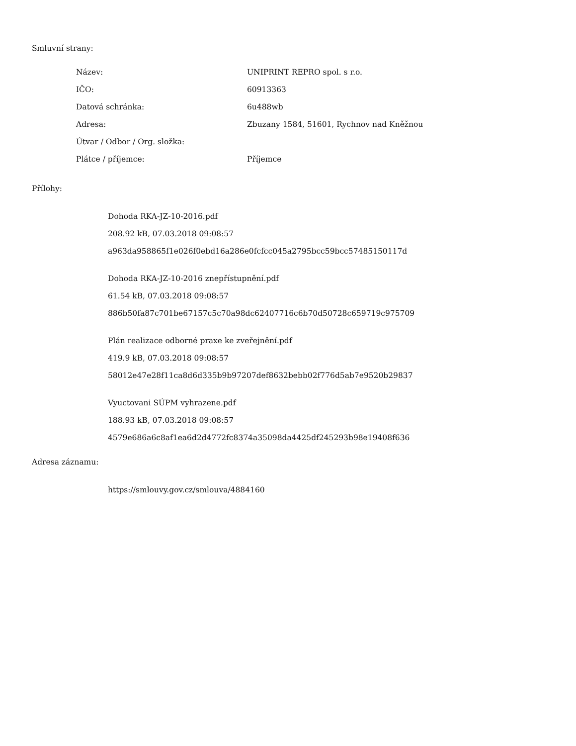Smluvní strany:
| Název: | UNIPRINT REPRO spol. s r.o. |
| IČO: | 60913363 |
| Datová schránka: | 6u488wb |
| Adresa: | Zbuzany 1584, 51601, Rychnov nad Kněžnou |
| Útvar / Odbor / Org. složka: | |
| Plátce / příjemce: | Příjemce |
Přílohy:
Dohoda RKA-JZ-10-2016.pdf
208.92 kB, 07.03.2018 09:08:57
a963da958865f1e026f0ebd16a286e0fcfcc045a2795bcc59bcc57485150117d
Dohoda RKA-JZ-10-2016 znepřístupnění.pdf
61.54 kB, 07.03.2018 09:08:57
886b50fa87c701be67157c5c70a98dc62407716c6b70d50728c659719c975709
Plán realizace odborné praxe ke zveřejnění.pdf
419.9 kB, 07.03.2018 09:08:57
58012e47e28f11ca8d6d335b9b97207def8632bebb02f776d5ab7e9520b29837
Vyuctovani SÚPM vyhrazene.pdf
188.93 kB, 07.03.2018 09:08:57
4579e686a6c8af1ea6d2d4772fc8374a35098da4425df245293b98e19408f636
Adresa záznamu:
https://smlouvy.gov.cz/smlouva/4884160